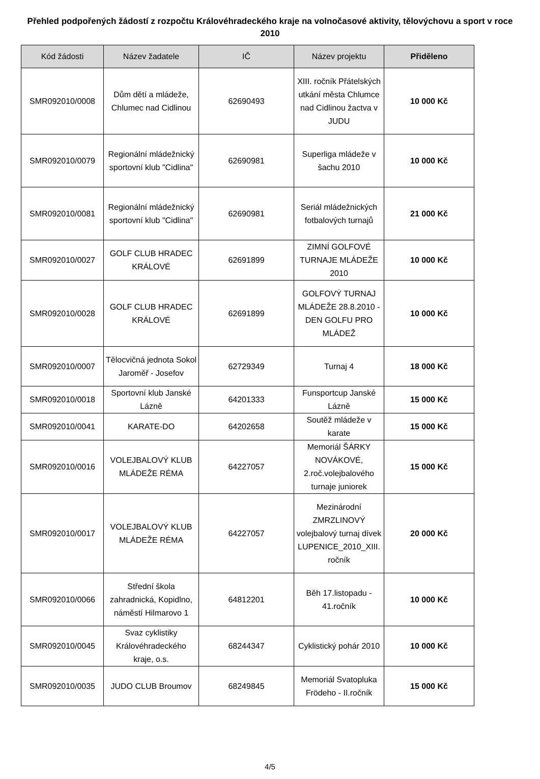Přehled podpořených žádostí z rozpočtu Královéhradeckého kraje na volnočasové aktivity, tělovýchovu a sport v roce 2010
| Kód žádosti | Název žadatele | IČ | Název projektu | Přiděleno |
| --- | --- | --- | --- | --- |
| SMR092010/0008 | Dům dětí a mládeže, Chlumec nad Cidlinou | 62690493 | XIII. ročník Přátelských utkání města Chlumce nad Cidlinou žactva v JUDU | 10 000 Kč |
| SMR092010/0079 | Regionální mládežnický sportovní klub "Cidlina" | 62690981 | Superliga mládeže v šachu 2010 | 10 000 Kč |
| SMR092010/0081 | Regionální mládežnický sportovní klub "Cidlina" | 62690981 | Seriál mládežnických fotbalových turnajů | 21 000 Kč |
| SMR092010/0027 | GOLF CLUB HRADEC KRÁLOVÉ | 62691899 | ZIMNÍ GOLFOVÉ TURNAJE MLÁDEŽE 2010 | 10 000 Kč |
| SMR092010/0028 | GOLF CLUB HRADEC KRÁLOVÉ | 62691899 | GOLFOVÝ TURNAJ MLÁDEŽE 28.8.2010 - DEN GOLFU PRO MLÁDEŽ | 10 000 Kč |
| SMR092010/0007 | Tělocvičná jednota Sokol Jaroměř - Josefov | 62729349 | Turnaj 4 | 18 000 Kč |
| SMR092010/0018 | Sportovní klub Janské Lázně | 64201333 | Funsportcup Janské Lázně | 15 000 Kč |
| SMR092010/0041 | KARATE-DO | 64202658 | Soutěž mládeže v karate | 15 000 Kč |
| SMR092010/0016 | VOLEJBALOVÝ KLUB MLÁDEŽE RÉMA | 64227057 | Memoriál ŠÁRKY NOVÁKOVÉ, 2.roč.volejbalového turnaje juniorek | 15 000 Kč |
| SMR092010/0017 | VOLEJBALOVÝ KLUB MLÁDEŽE RÉMA | 64227057 | Mezinárodní ZMRZLINOVÝ volejbalový turnaj dívek LUPENICE_2010_XIII. ročník | 20 000 Kč |
| SMR092010/0066 | Střední škola zahradnická, Kopidlno, náměstí Hilmarovo 1 | 64812201 | Běh 17.listopadu - 41.ročník | 10 000 Kč |
| SMR092010/0045 | Svaz cyklistiky Královéhradeckého kraje, o.s. | 68244347 | Cyklistický pohár 2010 | 10 000 Kč |
| SMR092010/0035 | JUDO CLUB Broumov | 68249845 | Memoriál Svatopluka Frödeho - II.ročník | 15 000 Kč |
4/5